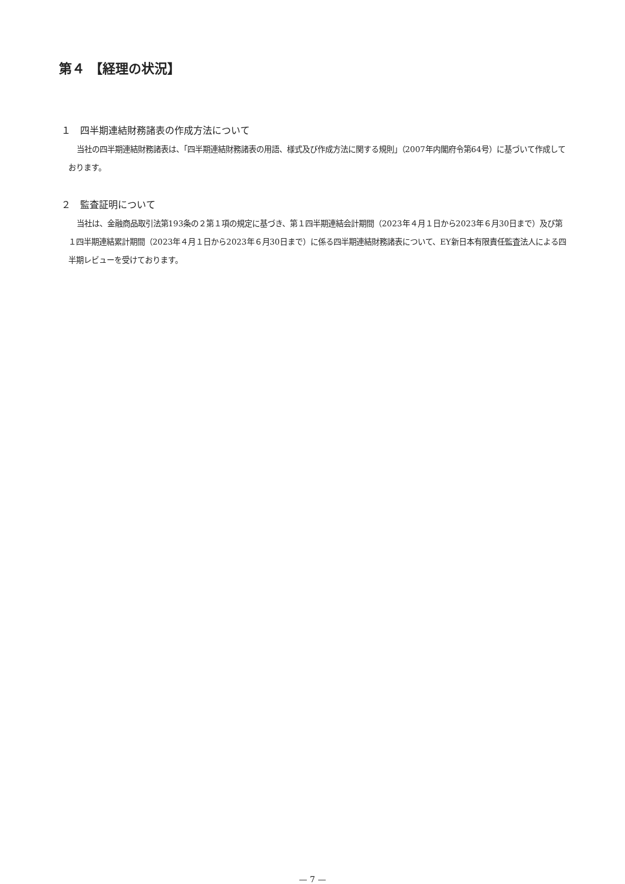第４ 【経理の状況】
１　四半期連結財務諸表の作成方法について
当社の四半期連結財務諸表は、「四半期連結財務諸表の用語、様式及び作成方法に関する規則」（2007年内閣府令第64号）に基づいて作成しております。
２　監査証明について
当社は、金融商品取引法第193条の２第１項の規定に基づき、第１四半期連結会計期間（2023年４月１日から2023年６月30日まで）及び第１四半期連結累計期間（2023年４月１日から2023年６月30日まで）に係る四半期連結財務諸表について、EY新日本有限責任監査法人による四半期レビューを受けております。
— 7 —